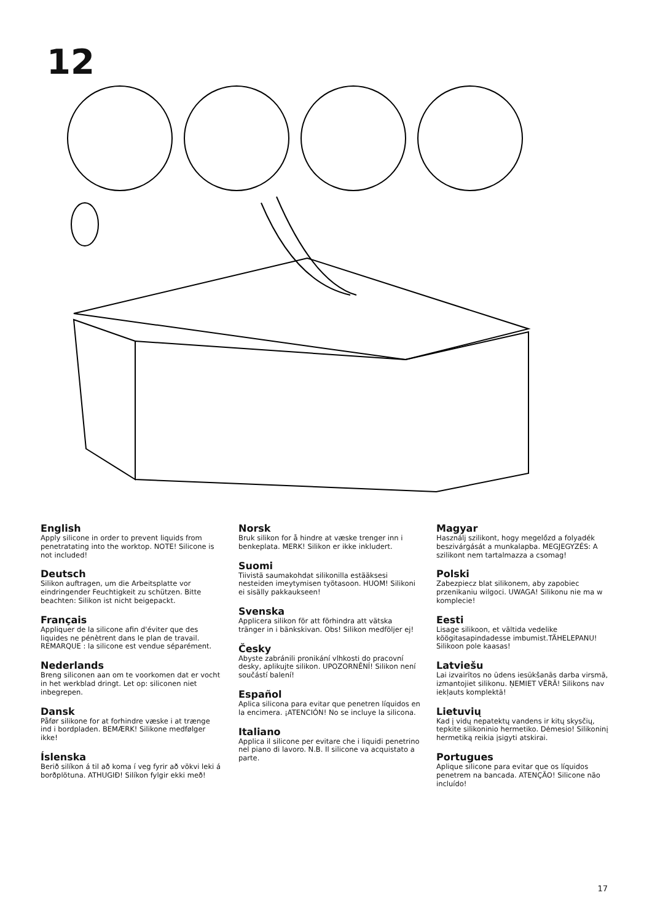12
English
Apply silicone in order to prevent liquids from penetratating into the worktop. NOTE! Silicone is not included!
Deutsch
Silikon auftragen, um die Arbeitsplatte vor eindringender Feuchtigkeit zu schützen. Bitte beachten: Silikon ist nicht beigepackt.
Français
Appliquer de la silicone afin d'éviter que des liquides ne pénètrent dans le plan de travail. REMARQUE : la silicone est vendue séparément.
Nederlands
Breng siliconen aan om te voorkomen dat er vocht in het werkblad dringt. Let op: siliconen niet inbegrepen.
Dansk
Påfør silikone for at forhindre væske i at trænge ind i bordpladen. BEMÆRK! Silikone medfølger ikke!
Íslenska
Berið silíkon á til að koma í veg fyrir að vökvi leki á borðplötuna. ATHUGIÐ! Silíkon fylgir ekki með!
Norsk
Bruk silikon for å hindre at væske trenger inn i benkeplata. MERK! Silikon er ikke inkludert.
Suomi
Tiivistä saumakohdat silikonilla estääksesi nesteiden imeytymisen työtasoon. HUOM! Silikoni ei sisälly pakkaukseen!
Svenska
Applicera silikon för att förhindra att vätska tränger in i bänkskivan. Obs! Silikon medföljer ej!
Česky
Abyste zabránili pronikání vlhkosti do pracovní desky, aplikujte silikon. UPOZORNĚNÍ! Silikon není součástí balení!
Español
Aplica silicona para evitar que penetren líquidos en la encimera. ¡ATENCIÓN! No se incluye la silicona.
Italiano
Applica il silicone per evitare che i liquidi penetrino nel piano di lavoro. N.B. Il silicone va acquistato a parte.
Magyar
Használj szilikont, hogy megelőzd a folyadék beszivárgását a munkalapba. MEGJEGYZÉS: A szilikont nem tartalmazza a csomag!
Polski
Zabezpiecz blat silikonem, aby zapobiec przenikaniu wilgoci. UWAGA! Silikonu nie ma w komplecie!
Eesti
Lisage silikoon, et vältida vedelike köögitasapindadesse imbumist.TÄHELEPANU! Silikoon pole kaasas!
Latviešu
Lai izvairītos no ūdens iesūkšanās darba virsmā, izmantojiet silikonu. ŅEMIET VĒRĀ! Silikons nav iekļauts komplektā!
Lietuvių
Kad į vidų nepatektų vandens ir kitų skysčių, tepkite silikoninio hermetiko. Dėmesio! Silikoninį hermetiką reikia įsigyti atskirai.
Portugues
Aplique silicone para evitar que os líquidos penetrem na bancada. ATENÇÃO! Silicone não incluído!
17